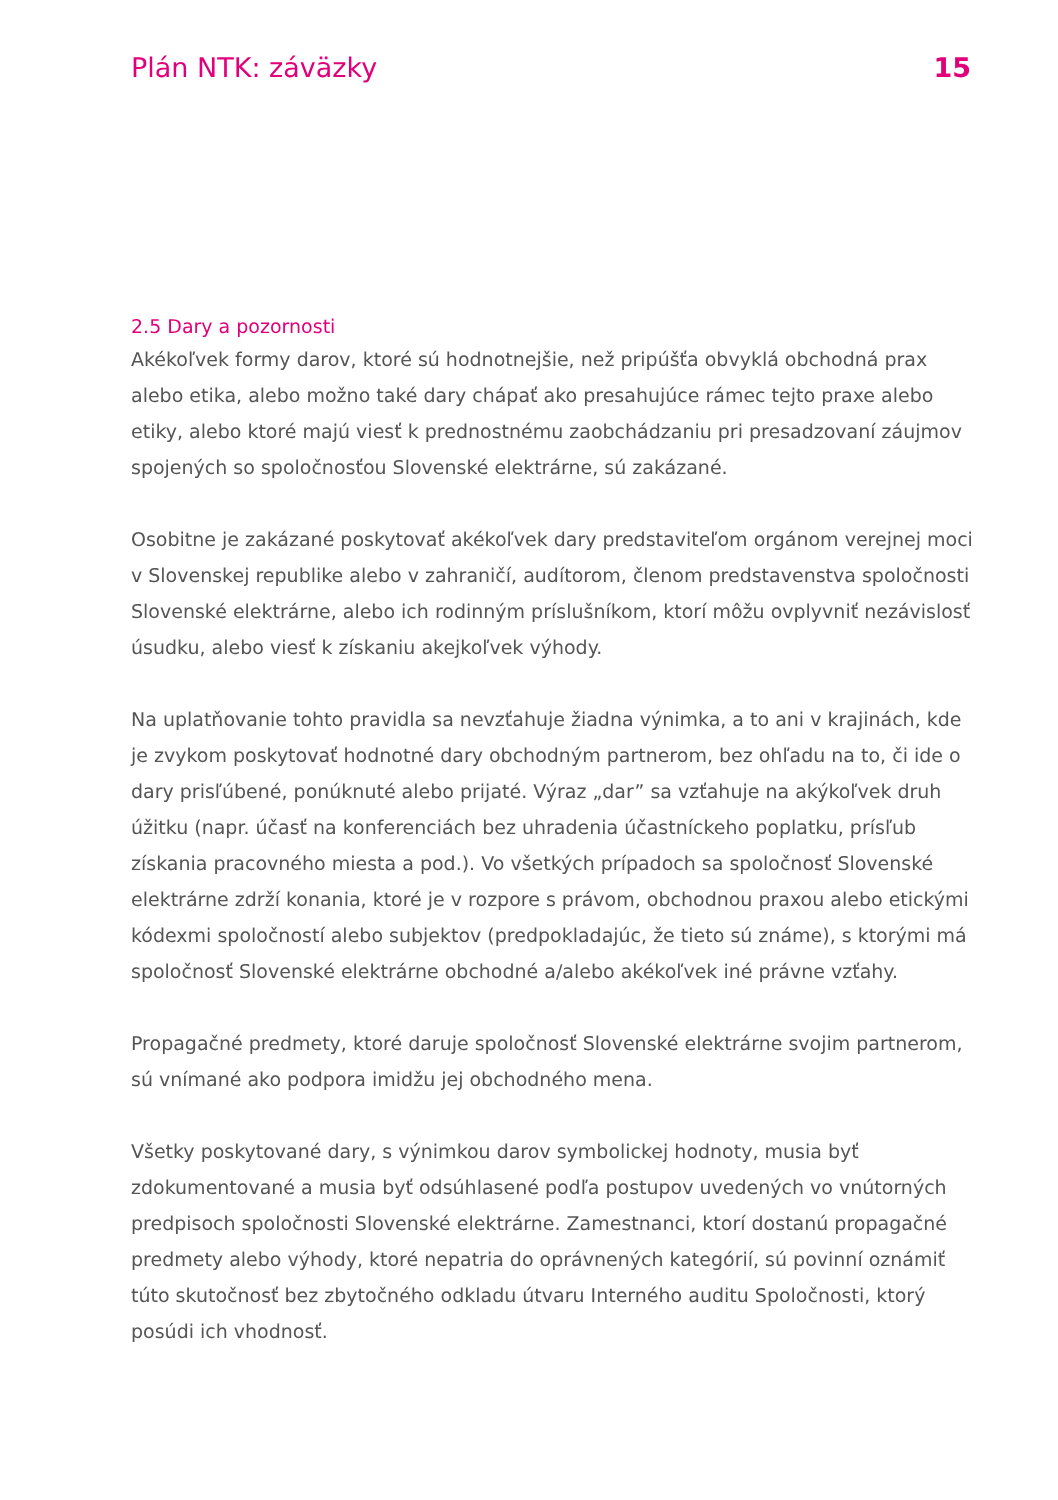Plán NTK: záväzky 15
2.5 Dary a pozornosti
Akékoľvek formy darov, ktoré sú hodnotnejšie, než pripúšťa obvyklá obchodná prax alebo etika, alebo možno také dary chápať ako presahujúce rámec tejto praxe alebo etiky, alebo ktoré majú viesť k prednostnému zaobchádzaniu pri presadzovaní záujmov spojených so spoločnosťou Slovenské elektrárne, sú zakázané.
Osobitne je zakázané poskytovať akékoľvek dary predstaviteľom orgánom verejnej moci v Slovenskej republike alebo v zahraničí, audítorom, členom predstavenstva spoločnosti Slovenské elektrárne, alebo ich rodinným príslušníkom, ktorí môžu ovplyvniť nezávislosť úsudku, alebo viesť k získaniu akejkoľvek výhody.
Na uplatňovanie tohto pravidla sa nevzťahuje žiadna výnimka, a to ani v krajinách, kde je zvykom poskytovať hodnotné dary obchodným partnerom, bez ohľadu na to, či ide o dary prisľúbené, ponúknuté alebo prijaté. Výraz „dar” sa vzťahuje na akýkoľvek druh úžitku (napr. účasť na konferenciách bez uhradenia účastníckeho poplatku, prísľub získania pracovného miesta a pod.). Vo všetkých prípadoch sa spoločnosť Slovenské elektrárne zdrží konania, ktoré je v rozpore s právom, obchodnou praxou alebo etickými kódexmi spoločností alebo subjektov (predpokladajúc, že tieto sú známe), s ktorými má spoločnosť Slovenské elektrárne obchodné a/alebo akékoľvek iné právne vzťahy.
Propagačné predmety, ktoré daruje spoločnosť Slovenské elektrárne svojim partnerom, sú vnímané ako podpora imidžu jej obchodného mena.
Všetky poskytované dary, s výnimkou darov symbolickej hodnoty, musia byť zdokumentované a musia byť odsúhlasené podľa postupov uvedených vo vnútorných predpisoch spoločnosti Slovenské elektrárne. Zamestnanci, ktorí dostanú propagačné predmety alebo výhody, ktoré nepatria do oprávnených kategórií, sú povinní oznámiť túto skutočnosť bez zbytočného odkladu útvaru Interného auditu Spoločnosti, ktorý posúdi ich vhodnosť.